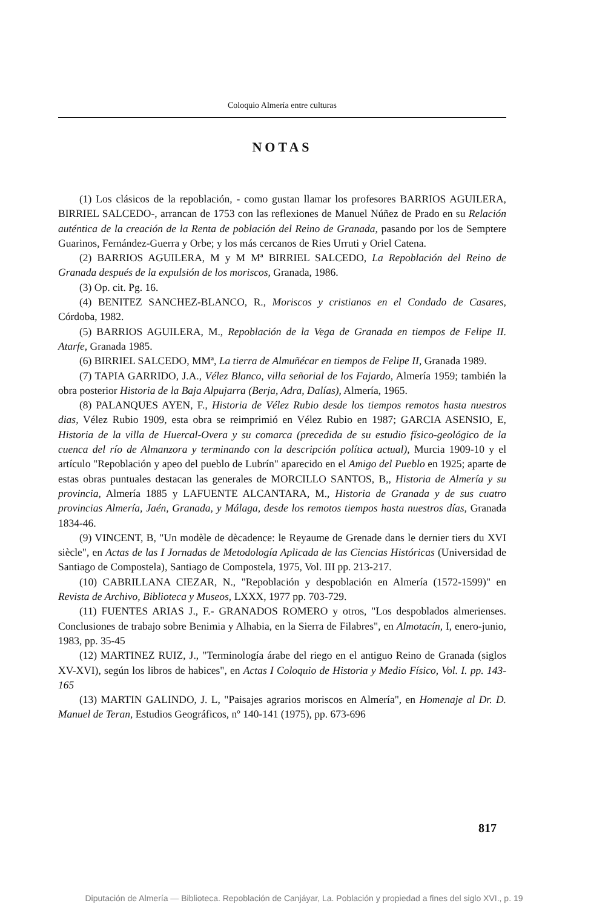Coloquio Almería entre culturas
NOTAS
(1) Los clásicos de la repoblación, - como gustan llamar los profesores BARRIOS AGUILERA, BIRRIEL SALCEDO-, arrancan de 1753 con las reflexiones de Manuel Núñez de Prado en su Relación auténtica de la creación de la Renta de población del Reino de Granada, pasando por los de Semptere Guarinos, Fernández-Guerra y Orbe; y los más cercanos de Ries Urruti y Oriel Catena.
(2) BARRIOS AGUILERA, M y M Mª BIRRIEL SALCEDO, La Repoblación del Reino de Granada después de la expulsión de los moriscos, Granada, 1986.
(3) Op. cit. Pg. 16.
(4) BENITEZ SANCHEZ-BLANCO, R., Moriscos y cristianos en el Condado de Casares, Córdoba, 1982.
(5) BARRIOS AGUILERA, M., Repoblación de la Vega de Granada en tiempos de Felipe II. Atarfe, Granada 1985.
(6) BIRRIEL SALCEDO, MMª, La tierra de Almuñécar en tiempos de Felipe II, Granada 1989.
(7) TAPIA GARRIDO, J.A., Vélez Blanco, villa señorial de los Fajardo, Almería 1959; también la obra posterior Historia de la Baja Alpujarra (Berja, Adra, Dalías), Almería, 1965.
(8) PALANQUES AYEN, F., Historia de Vélez Rubio desde los tiempos remotos hasta nuestros dias, Vélez Rubio 1909, esta obra se reimprimió en Vélez Rubio en 1987; GARCIA ASENSIO, E, Historia de la villa de Huercal-Overa y su comarca (precedida de su estudio físico-geológico de la cuenca del río de Almanzora y terminando con la descripción política actual), Murcia 1909-10 y el artículo "Repoblación y apeo del pueblo de Lubrín" aparecido en el Amigo del Pueblo en 1925; aparte de estas obras puntuales destacan las generales de MORCILLO SANTOS, B,, Historia de Almería y su provincia, Almería 1885 y LAFUENTE ALCANTARA, M., Historia de Granada y de sus cuatro provincias Almería, Jaén, Granada, y Málaga, desde los remotos tiempos hasta nuestros días, Granada 1834-46.
(9) VINCENT, B, "Un modèle de dècadence: le Reyaume de Grenade dans le dernier tiers du XVI siècle", en Actas de las I Jornadas de Metodología Aplicada de las Ciencias Históricas (Universidad de Santiago de Compostela), Santiago de Compostela, 1975, Vol. III pp. 213-217.
(10) CABRILLANA CIEZAR, N., "Repoblación y despoblación en Almería (1572-1599)" en Revista de Archivo, Biblioteca y Museos, LXXX, 1977 pp. 703-729.
(11) FUENTES ARIAS J., F.- GRANADOS ROMERO y otros, "Los despoblados almerienses. Conclusiones de trabajo sobre Benimia y Alhabia, en la Sierra de Filabres", en Almotacín, I, enero-junio, 1983, pp. 35-45
(12) MARTINEZ RUIZ, J., "Terminología árabe del riego en el antiguo Reino de Granada (siglos XV-XVI), según los libros de habices", en Actas I Coloquio de Historia y Medio Físico, Vol. I. pp. 143-165
(13) MARTIN GALINDO, J. L, "Paisajes agrarios moriscos en Almería", en Homenaje al Dr. D. Manuel de Teran, Estudios Geográficos, nº 140-141 (1975), pp. 673-696
817
Diputación de Almería — Biblioteca. Repoblación de Canjáyar, La. Población y propiedad a fines del siglo XVI., p. 19